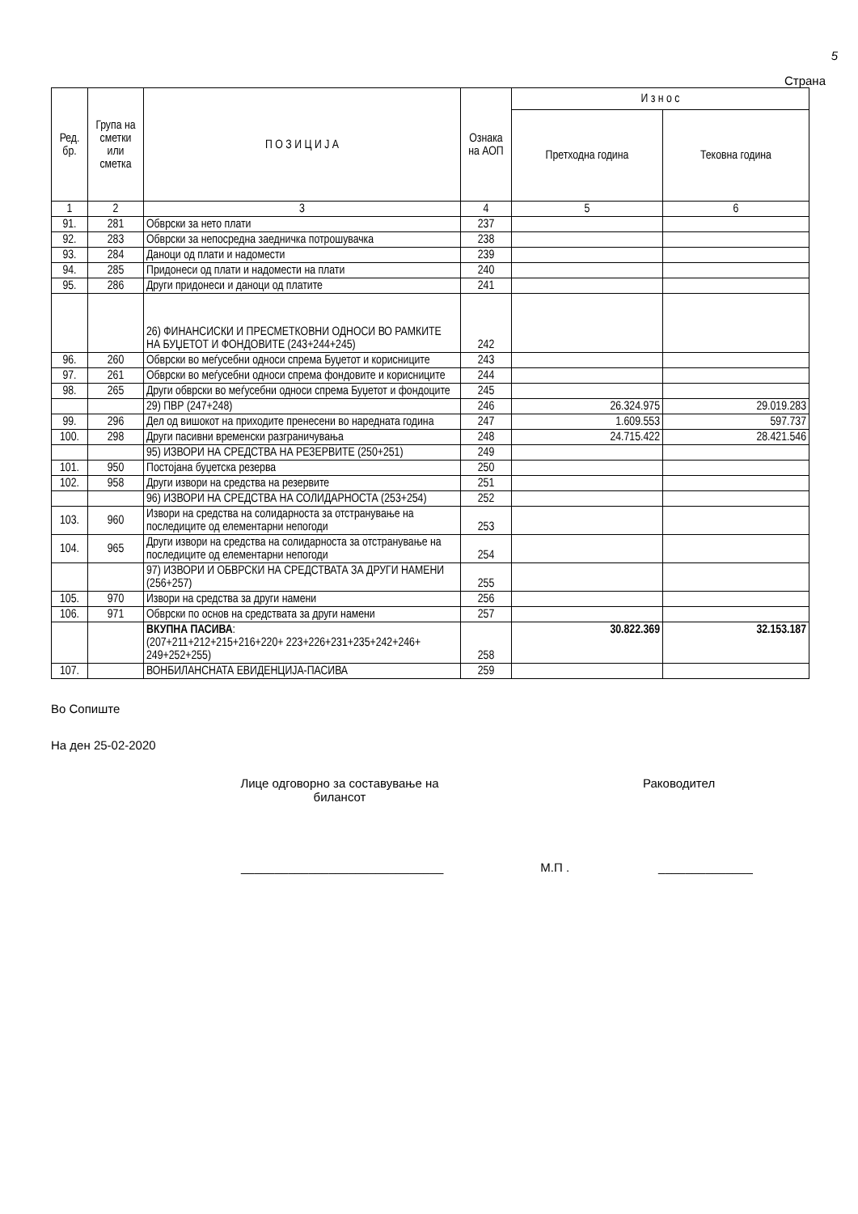5
Страна
| Ред. бр. | Група на сметки или сметка | П О З И Ц И Ј А | Ознака на АОП | И з н о с | |
| --- | --- | --- | --- | --- | --- |
| | | | | Претходна година | Тековна година |
| 1 | 2 | 3 | 4 | 5 | 6 |
| 91. | 281 | Обврски за нето плати | 237 | | |
| 92. | 283 | Обврски за непосредна заедничка потрошувачка | 238 | | |
| 93. | 284 | Даноци од плати и надомести | 239 | | |
| 94. | 285 | Придонеси од плати и надомести на плати | 240 | | |
| 95. | 286 | Други придонеси и даноци од платите | 241 | | |
| | | 26) ФИНАНСИСКИ И ПРЕСМЕТКОВНИ ОДНОСИ ВО РАМКИТЕ НА БУЏЕТОТ И ФОНДОВИТЕ (243+244+245) | 242 | | |
| 96. | 260 | Обврски во меѓусебни односи спрема Буџетот и корисниците | 243 | | |
| 97. | 261 | Обврски во меѓусебни односи спрема фондовите и корисниците | 244 | | |
| 98. | 265 | Други обврски во меѓусебни односи спрема Буџетот и фондоците | 245 | | |
| | | 29) ПВР (247+248) | 246 | 26.324.975 | 29.019.283 |
| 99. | 296 | Дел од вишокот на приходите пренесени во наредната година | 247 | 1.609.553 | 597.737 |
| 100. | 298 | Други пасивни временски разграничувања | 248 | 24.715.422 | 28.421.546 |
| | | 95) ИЗВОРИ НА СРЕДСТВА НА РЕЗЕРВИТЕ (250+251) | 249 | | |
| 101. | 950 | Постојана буџетска резерва | 250 | | |
| 102. | 958 | Други извори на средства на резервите | 251 | | |
| | | 96) ИЗВОРИ НА СРЕДСТВА НА СОЛИДАРНОСТА (253+254) | 252 | | |
| 103. | 960 | Извори на средства на солидарноста за отстранување на последиците од елементарни непогоди | 253 | | |
| 104. | 965 | Други извори на средства на солидарноста за отстранување на последиците од елементарни непогоди | 254 | | |
| | | 97) ИЗВОРИ И ОБВРСКИ НА СРЕДСТВАТА ЗА ДРУГИ НАМЕНИ (256+257) | 255 | | |
| 105. | 970 | Извори на средства за други намени | 256 | | |
| 106. | 971 | Обврски по основ на средствата за други намени | 257 | | |
| | | ВКУПНА ПАСИВА : (207+211+212+215+216+220+ 223+226+231+235+242+246+ 249+252+255) | 258 | 30.822.369 | 32.153.187 |
| 107. | | ВОНБИЛАНСНАТА ЕВИДЕНЦИЈА-ПАСИВА | 259 | | |
Во Сопиште
На ден 25-02-2020
Лице одговорно за составување на билансот
Раководител
______________________________ М.П . ______________